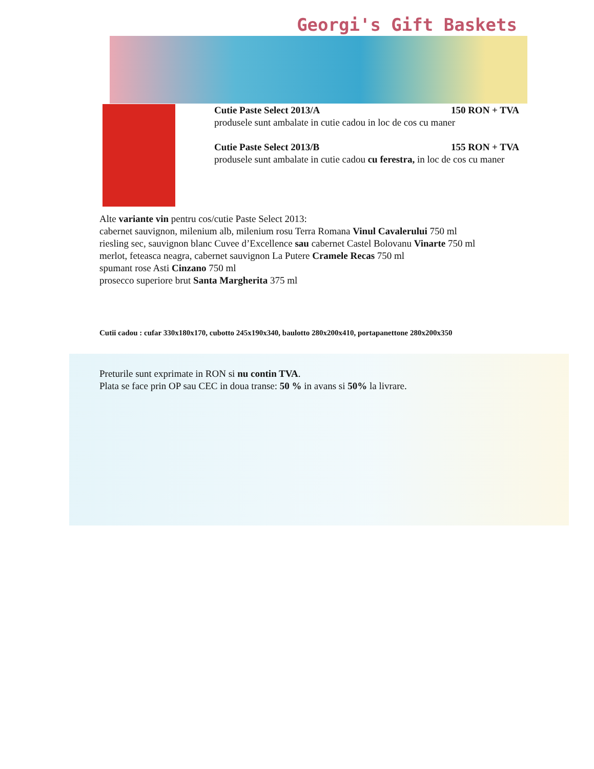Georgi's Gift Baskets
Cutie Paste Select 2013/A 150 RON + TVA
produsele sunt ambalate in cutie cadou in loc de cos cu maner
Cutie Paste Select 2013/B 155 RON + TVA
produsele sunt ambalate in cutie cadou cu ferestra, in loc de cos cu maner
Alte variante vin pentru cos/cutie Paste Select 2013:
cabernet sauvignon, milenium alb, milenium rosu Terra Romana Vinul Cavalerului 750 ml
riesling sec, sauvignon blanc Cuvee d’Excellence sau cabernet Castel Bolovanu Vinarte 750 ml
merlot, feteasca neagra, cabernet sauvignon La Putere Cramele Recas 750 ml
spumant rose Asti Cinzano 750 ml
prosecco superiore brut Santa Margherita 375 ml
Cutii cadou : cufar 330x180x170, cubotto 245x190x340, baulotto 280x200x410, portapanettone 280x200x350
Preturile sunt exprimate in RON si nu contin TVA.
Plata se face prin OP sau CEC in doua transe: 50 % in avans si 50% la livrare.